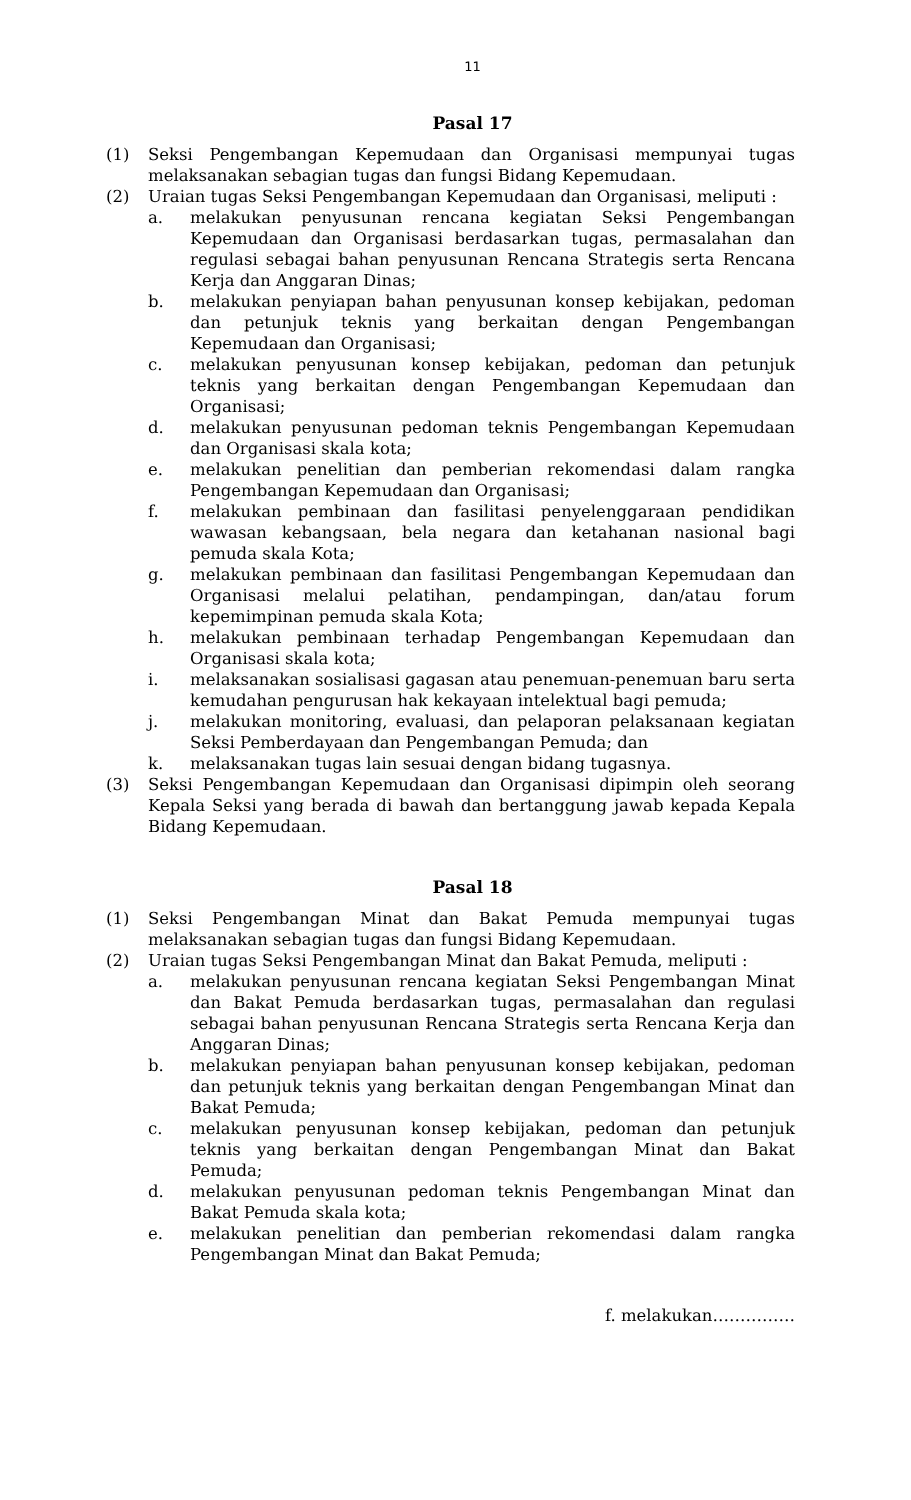11
Pasal 17
(1) Seksi Pengembangan Kepemudaan dan Organisasi mempunyai tugas melaksanakan sebagian tugas dan fungsi Bidang Kepemudaan.
(2) Uraian tugas Seksi Pengembangan Kepemudaan dan Organisasi, meliputi :
a. melakukan penyusunan rencana kegiatan Seksi Pengembangan Kepemudaan dan Organisasi berdasarkan tugas, permasalahan dan regulasi sebagai bahan penyusunan Rencana Strategis serta Rencana Kerja dan Anggaran Dinas;
b. melakukan penyiapan bahan penyusunan konsep kebijakan, pedoman dan petunjuk teknis yang berkaitan dengan Pengembangan Kepemudaan dan Organisasi;
c. melakukan penyusunan konsep kebijakan, pedoman dan petunjuk teknis yang berkaitan dengan Pengembangan Kepemudaan dan Organisasi;
d. melakukan penyusunan pedoman teknis Pengembangan Kepemudaan dan Organisasi skala kota;
e. melakukan penelitian dan pemberian rekomendasi dalam rangka Pengembangan Kepemudaan dan Organisasi;
f. melakukan pembinaan dan fasilitasi penyelenggaraan pendidikan wawasan kebangsaan, bela negara dan ketahanan nasional bagi pemuda skala Kota;
g. melakukan pembinaan dan fasilitasi Pengembangan Kepemudaan dan Organisasi melalui pelatihan, pendampingan, dan/atau forum kepemimpinan pemuda skala Kota;
h. melakukan pembinaan terhadap Pengembangan Kepemudaan dan Organisasi skala kota;
i. melaksanakan sosialisasi gagasan atau penemuan-penemuan baru serta kemudahan pengurusan hak kekayaan intelektual bagi pemuda;
j. melakukan monitoring, evaluasi, dan pelaporan pelaksanaan kegiatan Seksi Pemberdayaan dan Pengembangan Pemuda; dan
k. melaksanakan tugas lain sesuai dengan bidang tugasnya.
(3) Seksi Pengembangan Kepemudaan dan Organisasi dipimpin oleh seorang Kepala Seksi yang berada di bawah dan bertanggung jawab kepada Kepala Bidang Kepemudaan.
Pasal 18
(1) Seksi Pengembangan Minat dan Bakat Pemuda mempunyai tugas melaksanakan sebagian tugas dan fungsi Bidang Kepemudaan.
(2) Uraian tugas Seksi Pengembangan Minat dan Bakat Pemuda, meliputi :
a. melakukan penyusunan rencana kegiatan Seksi Pengembangan Minat dan Bakat Pemuda berdasarkan tugas, permasalahan dan regulasi sebagai bahan penyusunan Rencana Strategis serta Rencana Kerja dan Anggaran Dinas;
b. melakukan penyiapan bahan penyusunan konsep kebijakan, pedoman dan petunjuk teknis yang berkaitan dengan Pengembangan Minat dan Bakat Pemuda;
c. melakukan penyusunan konsep kebijakan, pedoman dan petunjuk teknis yang berkaitan dengan Pengembangan Minat dan Bakat Pemuda;
d. melakukan penyusunan pedoman teknis Pengembangan Minat dan Bakat Pemuda skala kota;
e. melakukan penelitian dan pemberian rekomendasi dalam rangka Pengembangan Minat dan Bakat Pemuda;
f. melakukan……………